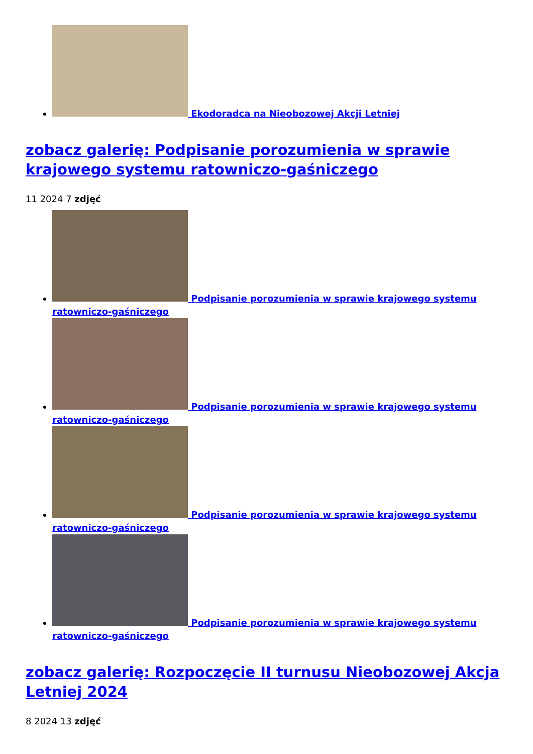Ekodoradca na Nieobozowej Akcji Letniej
zobacz galerię: Podpisanie porozumienia w sprawie krajowego systemu ratowniczo-gaśniczego
11 2024 7 zdjęć
Podpisanie porozumienia w sprawie krajowego systemu ratowniczo-gaśniczego
Podpisanie porozumienia w sprawie krajowego systemu ratowniczo-gaśniczego
Podpisanie porozumienia w sprawie krajowego systemu ratowniczo-gaśniczego
Podpisanie porozumienia w sprawie krajowego systemu ratowniczo-gaśniczego
zobacz galerię: Rozpoczęcie II turnusu Nieobozowej Akcja Letniej 2024
8 2024 13 zdjęć